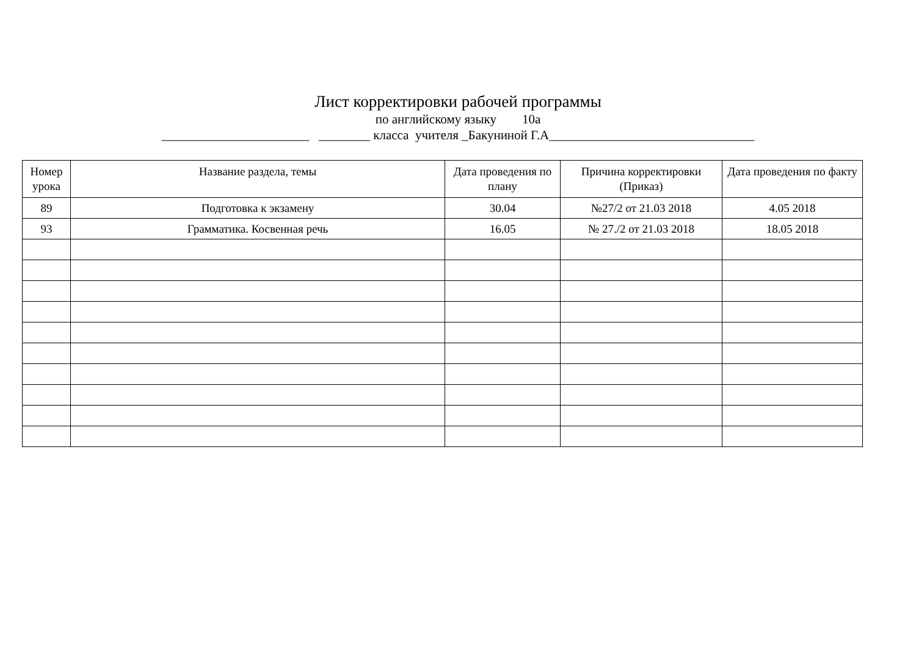Лист корректировки рабочей программы
по английскому языку 10а
_______________________ ________ класса учителя _Бакуниной Г.А________________________________
| Номер урока | Название раздела, темы | Дата проведения по плану | Причина корректировки (Приказ) | Дата проведения по факту |
| --- | --- | --- | --- | --- |
| 89 | Подготовка к экзамену | 30.04 | №27/2 от 21.03 2018 | 4.05 2018 |
| 93 | Грамматика. Косвенная речь | 16.05 | № 27./2 от 21.03 2018 | 18.05 2018 |